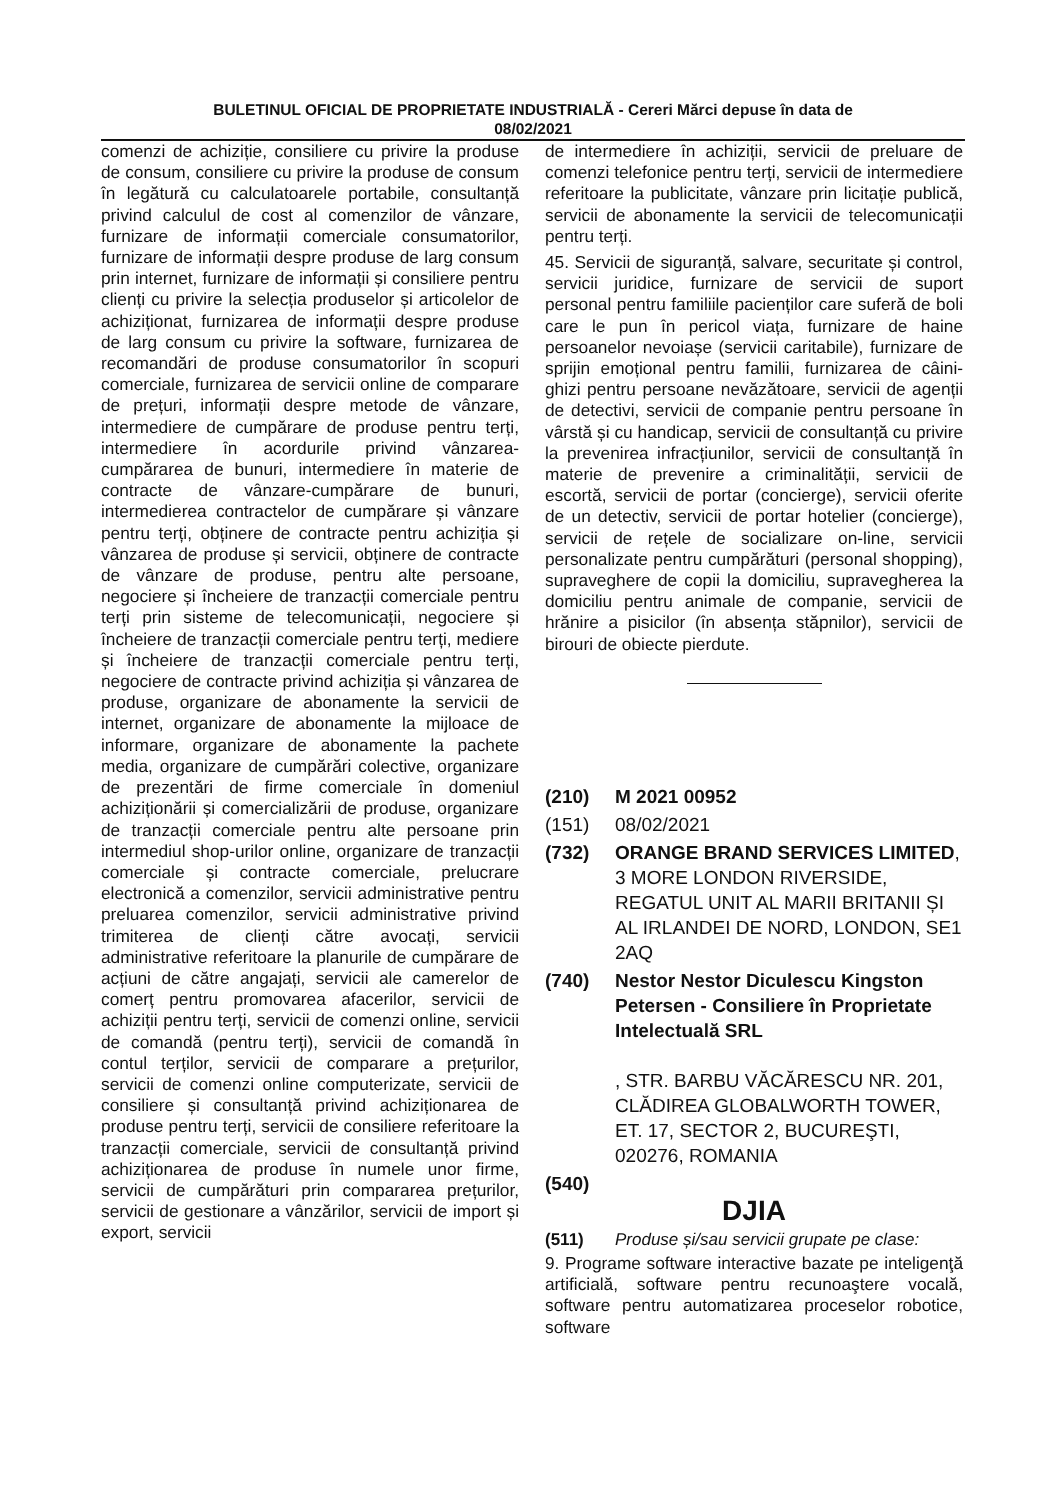BULETINUL OFICIAL DE PROPRIETATE INDUSTRIALĂ - Cereri Mărci depuse în data de
08/02/2021
comenzi de achiziție, consiliere cu privire la produse de consum, consiliere cu privire la produse de consum în legătură cu calculatoarele portabile, consultanță privind calculul de cost al comenzilor de vânzare, furnizare de informații comerciale consumatorilor, furnizare de informații despre produse de larg consum prin internet, furnizare de informații și consiliere pentru clienți cu privire la selecția produselor și articolelor de achiziționat, furnizarea de informații despre produse de larg consum cu privire la software, furnizarea de recomandări de produse consumatorilor în scopuri comerciale, furnizarea de servicii online de comparare de prețuri, informații despre metode de vânzare, intermediere de cumpărare de produse pentru terți, intermediere în acordurile privind vânzarea-cumpărarea de bunuri, intermediere în materie de contracte de vânzare-cumpărare de bunuri, intermedierea contractelor de cumpărare și vânzare pentru terți, obținere de contracte pentru achiziția și vânzarea de produse și servicii, obținere de contracte de vânzare de produse, pentru alte persoane, negociere și încheiere de tranzacții comerciale pentru terți prin sisteme de telecomunicații, negociere și încheiere de tranzacții comerciale pentru terți, mediere și încheiere de tranzacții comerciale pentru terți, negociere de contracte privind achiziția și vânzarea de produse, organizare de abonamente la servicii de internet, organizare de abonamente la mijloace de informare, organizare de abonamente la pachete media, organizare de cumpărări colective, organizare de prezentări de firme comerciale în domeniul achiziționării și comercializării de produse, organizare de tranzacții comerciale pentru alte persoane prin intermediul shop-urilor online, organizare de tranzacții comerciale și contracte comerciale, prelucrare electronică a comenzilor, servicii administrative pentru preluarea comenzilor, servicii administrative privind trimiterea de clienți către avocați, servicii administrative referitoare la planurile de cumpărare de acțiuni de către angajați, servicii ale camerelor de comerț pentru promovarea afacerilor, servicii de achiziții pentru terți, servicii de comenzi online, servicii de comandă (pentru terți), servicii de comandă în contul terților, servicii de comparare a prețurilor, servicii de comenzi online computerizate, servicii de consiliere și consultanță privind achiziționarea de produse pentru terți, servicii de consiliere referitoare la tranzacții comerciale, servicii de consultanță privind achiziționarea de produse în numele unor firme, servicii de cumpărături prin compararea prețurilor, servicii de gestionare a vânzărilor, servicii de import și export, servicii
de intermediere în achiziții, servicii de preluare de comenzi telefonice pentru terți, servicii de intermediere referitoare la publicitate, vânzare prin licitație publică, servicii de abonamente la servicii de telecomunicații pentru terți.
45. Servicii de siguranță, salvare, securitate și control, servicii juridice, furnizare de servicii de suport personal pentru familiile pacienților care suferă de boli care le pun în pericol viața, furnizare de haine persoanelor nevoiașe (servicii caritabile), furnizare de sprijin emoțional pentru familii, furnizarea de câini-ghizi pentru persoane nevăzătoare, servicii de agenții de detectivi, servicii de companie pentru persoane în vârstă și cu handicap, servicii de consultanță cu privire la prevenirea infracțiunilor, servicii de consultanță în materie de prevenire a criminalității, servicii de escortă, servicii de portar (concierge), servicii oferite de un detectiv, servicii de portar hotelier (concierge), servicii de rețele de socializare on-line, servicii personalizate pentru cumpărături (personal shopping), supraveghere de copii la domiciliu, supravegherea la domiciliu pentru animale de companie, servicii de hrănire a pisicilor (în absența stăpnilor), servicii de birouri de obiecte pierdute.
(210) M 2021 00952
(151) 08/02/2021
(732) ORANGE BRAND SERVICES LIMITED, 3 MORE LONDON RIVERSIDE, REGATUL UNIT AL MARII BRITANII ȘI AL IRLANDEI DE NORD, LONDON, SE1 2AQ
(740) Nestor Nestor Diculescu Kingston Petersen - Consiliere în Proprietate Intelectuală SRL
, STR. BARBU VĂCĂRESCU NR. 201, CLĂDIREA GLOBALWORTH TOWER, ET. 17, SECTOR 2, BUCUREŞTI, 020276, ROMANIA
(540)
DJIA
(511) Produse și/sau servicii grupate pe clase:
9. Programe software interactive bazate pe inteligenţă artificială, software pentru recunoaştere vocală, software pentru automatizarea proceselor robotice, software